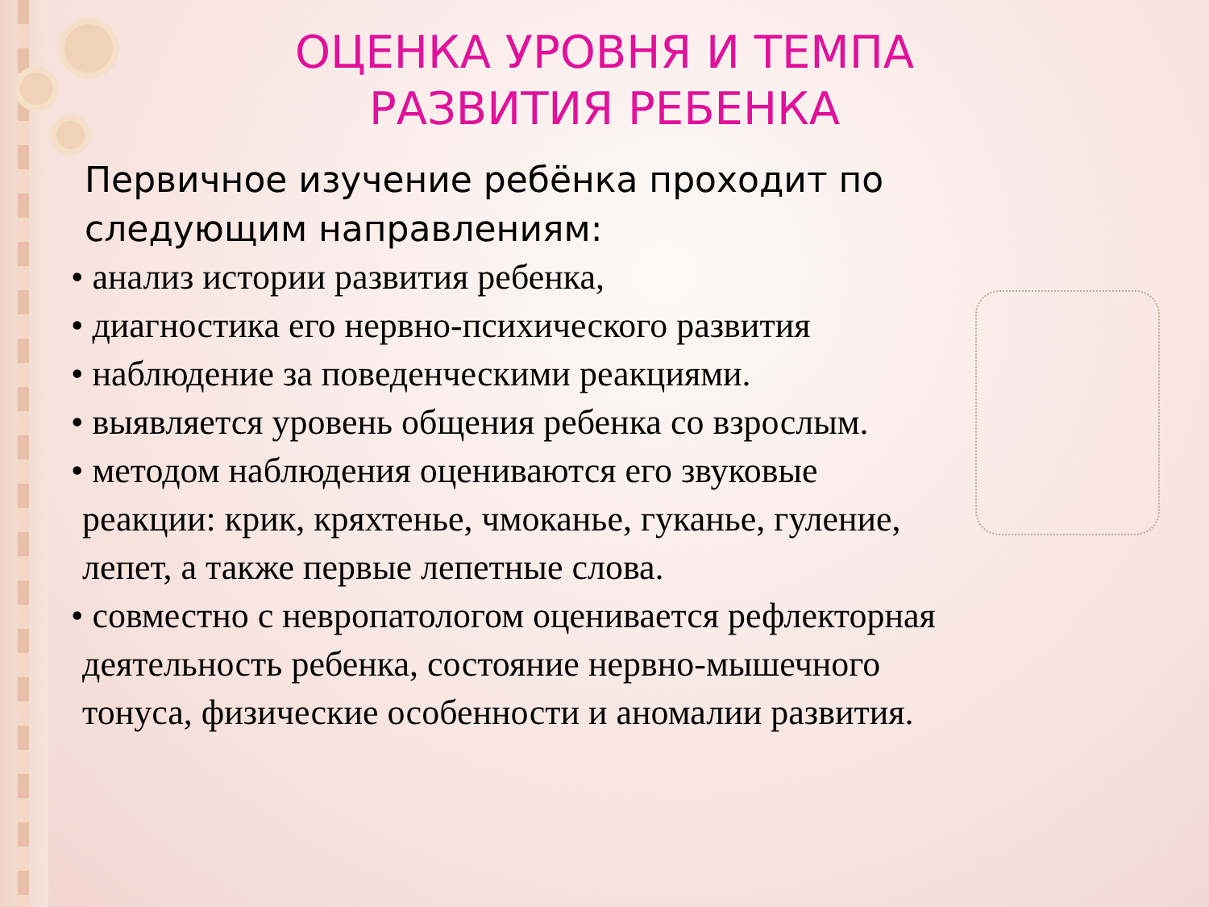ОЦЕНКА УРОВНЯ И ТЕМПА РАЗВИТИЯ РЕБЕНКА
Первичное изучение ребёнка проходит по следующим направлениям:
• анализ истории развития ребенка,
• диагностика его нервно-психического развития
• наблюдение за поведенческими реакциями.
• выявляется уровень общения ребенка со взрослым.
• методом наблюдения оцениваются его звуковые реакции: крик, кряхтенье, чмоканье, гуканье, гуление, лепет, а также первые лепетные слова.
• совместно с невропатологом оценивается рефлекторная деятельность ребенка, состояние нервно-мышечного тонуса, физические особенности и аномалии развития.